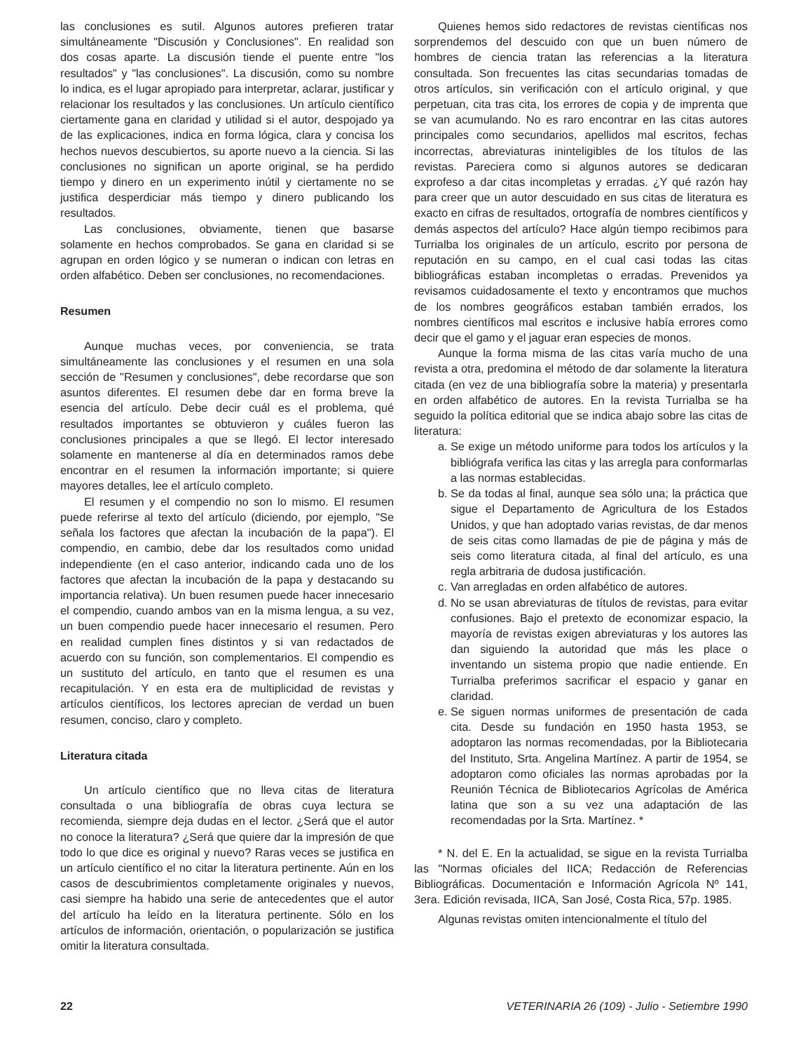las conclusiones es sutil. Algunos autores prefieren tratar simultáneamente "Discusión y Conclusiones". En realidad son dos cosas aparte. La discusión tiende el puente entre "los resultados" y "las conclusiones". La discusión, como su nombre lo indica, es el lugar apropiado para interpretar, aclarar, justificar y relacionar los resultados y las conclusiones. Un artículo científico ciertamente gana en claridad y utilidad si el autor, despojado ya de las explicaciones, indica en forma lógica, clara y concisa los hechos nuevos descubiertos, su aporte nuevo a la ciencia. Si las conclusiones no significan un aporte original, se ha perdido tiempo y dinero en un experimento inútil y ciertamente no se justifica desperdiciar más tiempo y dinero publicando los resultados.
Las conclusiones, obviamente, tienen que basarse solamente en hechos comprobados. Se gana en claridad si se agrupan en orden lógico y se numeran o indican con letras en orden alfabético. Deben ser conclusiones, no recomendaciones.
Resumen
Aunque muchas veces, por conveniencia, se trata simultáneamente las conclusiones y el resumen en una sola sección de "Resumen y conclusiones", debe recordarse que son asuntos diferentes. El resumen debe dar en forma breve la esencia del artículo. Debe decir cuál es el problema, qué resultados importantes se obtuvieron y cuáles fueron las conclusiones principales a que se llegó. El lector interesado solamente en mantenerse al día en determinados ramos debe encontrar en el resumen la información importante; si quiere mayores detalles, lee el artículo completo.
El resumen y el compendio no son lo mismo. El resumen puede referirse al texto del artículo (diciendo, por ejemplo, "Se señala los factores que afectan la incubación de la papa"). El compendio, en cambio, debe dar los resultados como unidad independiente (en el caso anterior, indicando cada uno de los factores que afectan la incubación de la papa y destacando su importancia relativa). Un buen resumen puede hacer innecesario el compendio, cuando ambos van en la misma lengua, a su vez, un buen compendio puede hacer innecesario el resumen. Pero en realidad cumplen fines distintos y si van redactados de acuerdo con su función, son complementarios. El compendio es un sustituto del artículo, en tanto que el resumen es una recapitulación. Y en esta era de multiplicidad de revistas y artículos científicos, los lectores aprecian de verdad un buen resumen, conciso, claro y completo.
Literatura citada
Un artículo científico que no lleva citas de literatura consultada o una bibliografía de obras cuya lectura se recomienda, siempre deja dudas en el lector. ¿Será que el autor no conoce la literatura? ¿Será que quiere dar la impresión de que todo lo que dice es original y nuevo? Raras veces se justifica en un artículo científico el no citar la literatura pertinente. Aún en los casos de descubrimientos completamente originales y nuevos, casi siempre ha habido una serie de antecedentes que el autor del artículo ha leído en la literatura pertinente. Sólo en los artículos de información, orientación, o popularización se justifica omitir la literatura consultada.
Quienes hemos sido redactores de revistas científicas nos sorprendemos del descuido con que un buen número de hombres de ciencia tratan las referencias a la literatura consultada. Son frecuentes las citas secundarias tomadas de otros artículos, sin verificación con el artículo original, y que perpetuan, cita tras cita, los errores de copia y de imprenta que se van acumulando. No es raro encontrar en las citas autores principales como secundarios, apellidos mal escritos, fechas incorrectas, abreviaturas ininteligibles de los títulos de las revistas. Pareciera como si algunos autores se dedicaran exprofeso a dar citas incompletas y erradas. ¿Y qué razón hay para creer que un autor descuidado en sus citas de literatura es exacto en cifras de resultados, ortografía de nombres científicos y demás aspectos del artículo? Hace algún tiempo recibimos para Turrialba los originales de un artículo, escrito por persona de reputación en su campo, en el cual casi todas las citas bibliográficas estaban incompletas o erradas. Prevenidos ya revisamos cuidadosamente el texto y encontramos que muchos de los nombres geográficos estaban también errados, los nombres científicos mal escritos e inclusive había errores como decir que el gamo y el jaguar eran especies de monos.
Aunque la forma misma de las citas varía mucho de una revista a otra, predomina el método de dar solamente la literatura citada (en vez de una bibliografía sobre la materia) y presentarla en orden alfabético de autores. En la revista Turrialba se ha seguido la política editorial que se indica abajo sobre las citas de literatura:
a. Se exige un método uniforme para todos los artículos y la bibliógrafa verifica las citas y las arregla para conformarlas a las normas establecidas.
b. Se da todas al final, aunque sea sólo una; la práctica que sigue el Departamento de Agricultura de los Estados Unidos, y que han adoptado varias revistas, de dar menos de seis citas como llamadas de pie de página y más de seis como literatura citada, al final del artículo, es una regla arbitraria de dudosa justificación.
c. Van arregladas en orden alfabético de autores.
d. No se usan abreviaturas de títulos de revistas, para evitar confusiones. Bajo el pretexto de economizar espacio, la mayoría de revistas exigen abreviaturas y los autores las dan siguiendo la autoridad que más les place o inventando un sistema propio que nadie entiende. En Turrialba preferimos sacrificar el espacio y ganar en claridad.
e. Se siguen normas uniformes de presentación de cada cita. Desde su fundación en 1950 hasta 1953, se adoptaron las normas recomendadas, por la Bibliotecaria del Instituto, Srta. Angelina Martínez. A partir de 1954, se adoptaron como oficiales las normas aprobadas por la Reunión Técnica de Bibliotecarios Agrícolas de América latina que son a su vez una adaptación de las recomendadas por la Srta. Martínez. *
* N. del E. En la actualidad, se sigue en la revista Turrialba las "Normas oficiales del IICA; Redacción de Referencias Bibliográficas. Documentación e Información Agrícola Nº 141, 3era. Edición revisada, IICA, San José, Costa Rica, 57p. 1985.
Algunas revistas omiten intencionalmente el título del
22 VETERINARIA 26 (109) - Julio - Setiembre 1990